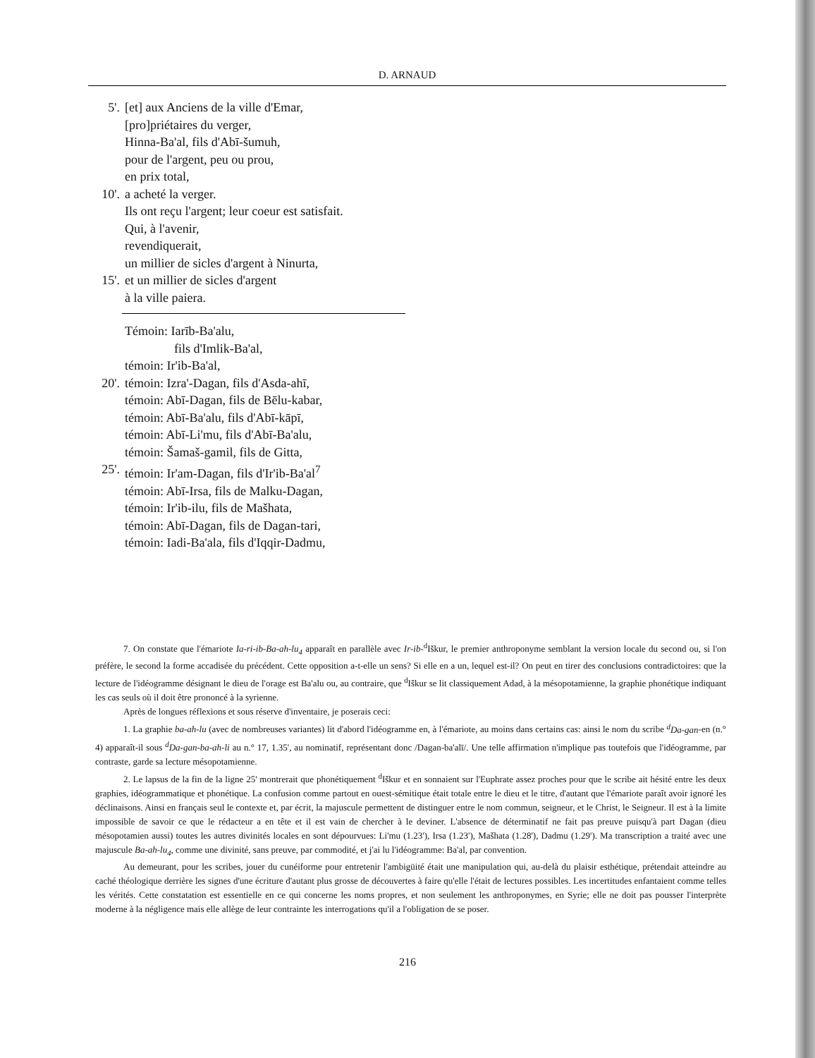D. ARNAUD
5'. [et] aux Anciens de la ville d'Emar,
[pro]priétaires du verger,
Hinna-Ba'al, fils d'Abī-šumuh,
pour de l'argent, peu ou prou,
en prix total,
10'. a acheté la verger.
Ils ont reçu l'argent; leur coeur est satisfait.
Qui, à l'avenir,
revendiquerait,
un millier de sicles d'argent à Ninurta,
15'. et un millier de sicles d'argent
à la ville paiera.
Témoin: Iarīb-Ba'alu,
fils d'Imlik-Ba'al,
témoin: Ir'ib-Ba'al,
20'. témoin: Izra'-Dagan, fils d'Asda-ahī,
témoin: Abī-Dagan, fils de Bēlu-kabar,
témoin: Abī-Ba'alu, fils d'Abī-kāpī,
témoin: Abī-Li'mu, fils d'Abī-Ba'alu,
témoin: Šamaš-gamil, fils de Gitta,
25'. témoin: Ir'am-Dagan, fils d'Ir'ib-Ba'al<sup>7</sup>
témoin: Abī-Irsa, fils de Malku-Dagan,
témoin: Ir'ib-ilu, fils de Mašhata,
témoin: Abī-Dagan, fils de Dagan-tari,
témoin: Iadi-Ba'ala, fils d'Iqqir-Dadmu,
7. On constate que l'émariote Ia-ri-ib-Ba-ah-lu<sub>4</sub> apparaît en parallèle avec Ir-ib-<sup>d</sup>Iškur, le premier anthroponyme semblant la version locale du second ou, si l'on préfère, le second la forme accadisée du précédent. Cette opposition a-t-elle un sens? Si elle en a un, lequel est-il? On peut en tirer des conclusions contradictoires: que la lecture de l'idéogramme désignant le dieu de l'orage est Ba'alu ou, au contraire, que <sup>d</sup>Iškur se lit classiquement Adad, à la mésopotamienne, la graphie phonétique indiquant les cas seuls où il doit être prononcé à la syrienne.
Après de longues réflexions et sous réserve d'inventaire, je poserais ceci:
1. La graphie ba-ah-lu (avec de nombreuses variantes) lit d'abord l'idéogramme en, à l'émariote, au moins dans certains cas: ainsi le nom du scribe <sup>d</sup>Da-gan-en (n.° 4) apparaît-il sous <sup>d</sup>Da-gan-ba-ah-li au n.° 17, 1.35', au nominatif, représentant donc /Dagan-ba'alī/. Une telle affirmation n'implique pas toutefois que l'idéogramme, par contraste, garde sa lecture mésopotamienne.
2. Le lapsus de la fin de la ligne 25' montrerait que phonétiquement <sup>d</sup>Iškur et en sonnaient sur l'Euphrate assez proches pour que le scribe ait hésité entre les deux graphies, idéogrammatique et phonétique. La confusion comme partout en ouest-sémitique était totale entre le dieu et le titre, d'autant que l'émariote paraît avoir ignoré les déclinaisons. Ainsi en français seul le contexte et, par écrit, la majuscule permettent de distinguer entre le nom commun, seigneur, et le Christ, le Seigneur. Il est à la limite impossible de savoir ce que le rédacteur a en tête et il est vain de chercher à le deviner. L'absence de déterminatif ne fait pas preuve puisqu'à part Dagan (dieu mésopotamien aussi) toutes les autres divinités locales en sont dépourvues: Li'mu (1.23'), Irsa (1.23'), Mašhata (1.28'), Dadmu (1.29'). Ma transcription a traité avec une majuscule Ba-ah-lu<sub>4</sub>, comme une divinité, sans preuve, par commodité, et j'ai lu l'idéogramme: Ba'al, par convention.
Au demeurant, pour les scribes, jouer du cunéiforme pour entretenir l'ambigüité était une manipulation qui, au-delà du plaisir esthétique, prétendait atteindre au caché théologique derrière les signes d'une écriture d'autant plus grosse de découvertes à faire qu'elle l'était de lectures possibles. Les incertitudes enfantaient comme telles les vérités. Cette constatation est essentielle en ce qui concerne les noms propres, et non seulement les anthroponymes, en Syrie; elle ne doit pas pousser l'interprète moderne à la négligence mais elle allège de leur contrainte les interrogations qu'il a l'obligation de se poser.
216